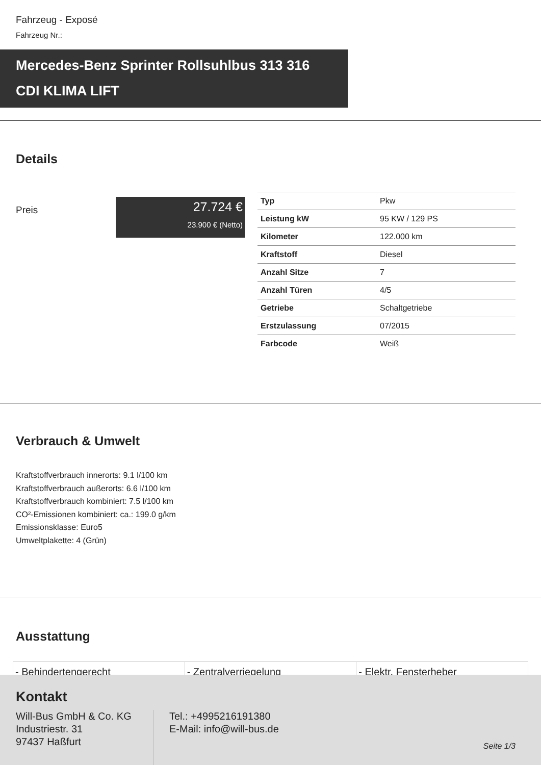Fahrzeug - Exposé
Fahrzeug Nr.:
Mercedes-Benz Sprinter Rollsuhlbus 313 316
CDI KLIMA LIFT
Details
Preis
27.724 €
23.900 € (Netto)
| Typ | Pkw |
| Leistung kW | 95 KW / 129 PS |
| Kilometer | 122.000 km |
| Kraftstoff | Diesel |
| Anzahl Sitze | 7 |
| Anzahl Türen | 4/5 |
| Getriebe | Schaltgetriebe |
| Erstzulassung | 07/2015 |
| Farbcode | Weiß |
Verbrauch & Umwelt
Kraftstoffverbrauch innerorts: 9.1 l/100 km
Kraftstoffverbrauch außerorts: 6.6 l/100 km
Kraftstoffverbrauch kombiniert: 7.5 l/100 km
CO²-Emissionen kombiniert: ca.: 199.0 g/km
Emissionsklasse: Euro5
Umweltplakette: 4 (Grün)
Ausstattung
| - Behindertengerecht | - Zentralverriegelung | - Elektr. Fensterheber |
Kontakt
Will-Bus GmbH & Co. KG
Industriestr. 31
97437 Haßfurt
Tel.: +4995216191380
E-Mail: info@will-bus.de
Seite 1/3